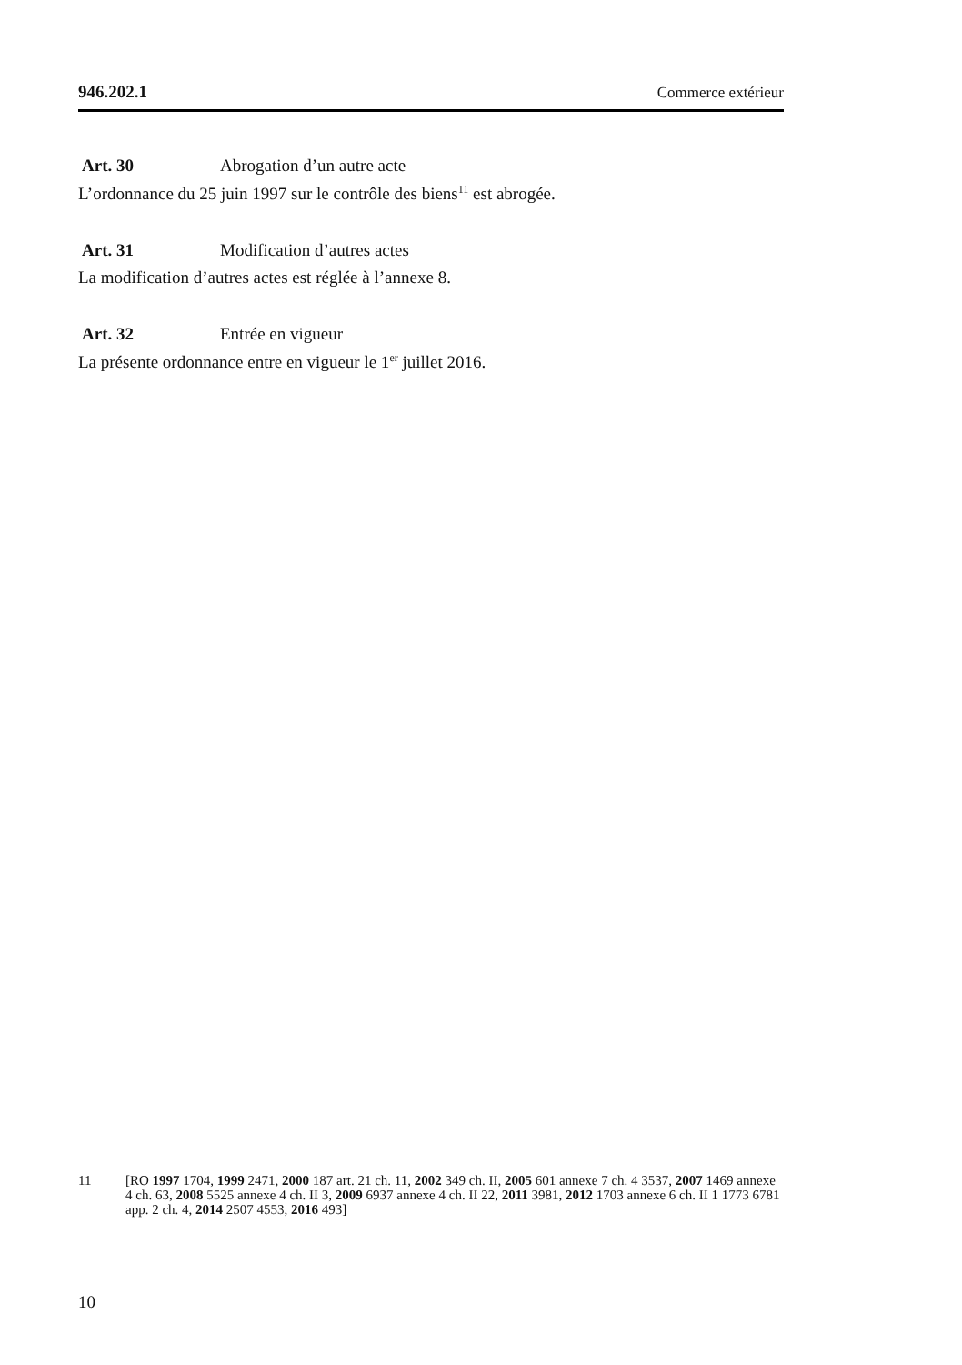946.202.1 Commerce extérieur
Art. 30 Abrogation d’un autre acte
L’ordonnance du 25 juin 1997 sur le contrôle des biens<sup>11</sup> est abrogée.
Art. 31 Modification d’autres actes
La modification d’autres actes est réglée à l’annexe 8.
Art. 32 Entrée en vigueur
La présente ordonnance entre en vigueur le 1<sup>er</sup> juillet 2016.
11 [RO 1997 1704, 1999 2471, 2000 187 art. 21 ch. 11, 2002 349 ch. II, 2005 601 annexe 7 ch. 4 3537, 2007 1469 annexe 4 ch. 63, 2008 5525 annexe 4 ch. II 3, 2009 6937 annexe 4 ch. II 22, 2011 3981, 2012 1703 annexe 6 ch. II 1 1773 6781 app. 2 ch. 4, 2014 2507 4553, 2016 493]
10